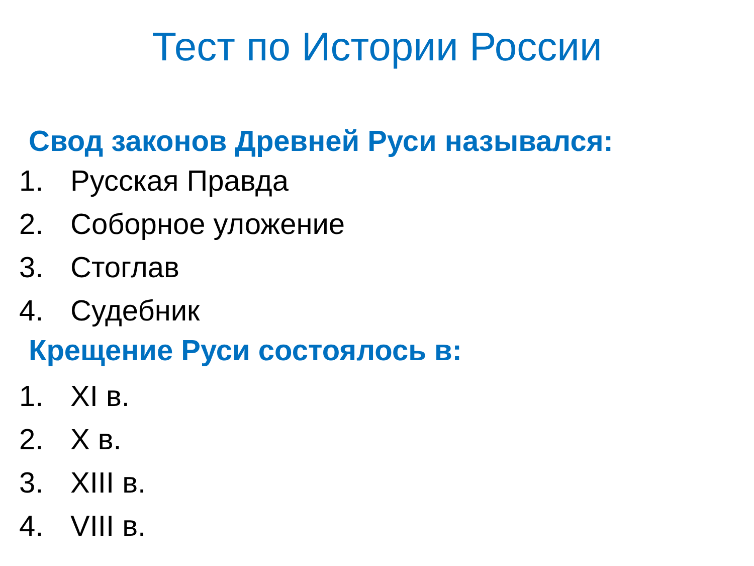Тест по Истории России
Свод законов Древней Руси назывался:
1. Русская Правда
2. Соборное уложение
3. Стоглав
4. Судебник
Крещение Руси состоялось в:
1. XI в.
2. X в.
3. XIII в.
4. VIII в.